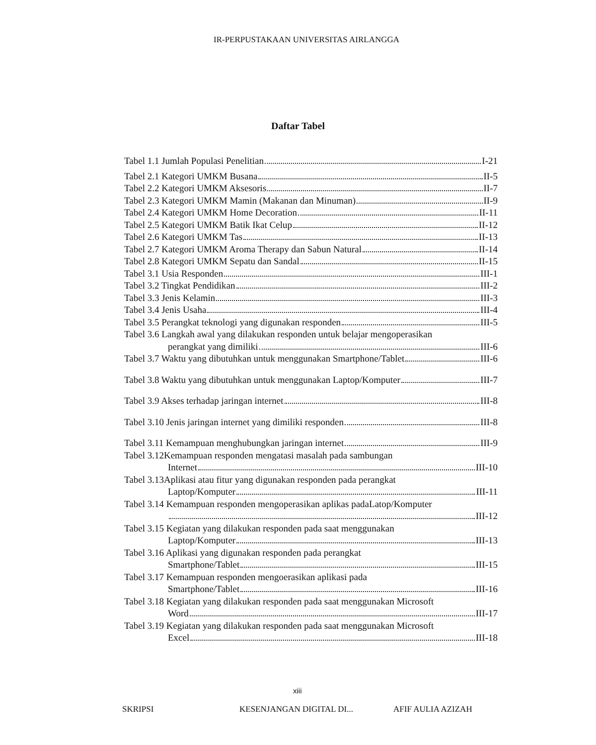IR-PERPUSTAKAAN UNIVERSITAS AIRLANGGA
Daftar Tabel
Tabel 1.1 Jumlah Populasi Penelitian I-21
Tabel 2.1 Kategori UMKM Busana II-5
Tabel 2.2 Kategori UMKM Aksesoris II-7
Tabel 2.3 Kategori UMKM Mamin (Makanan dan Minuman) II-9
Tabel 2.4 Kategori UMKM Home Decoration II-11
Tabel 2.5 Kategori UMKM Batik Ikat Celup II-12
Tabel 2.6 Kategori UMKM Tas II-13
Tabel 2.7 Kategori UMKM Aroma Therapy dan Sabun Natural II-14
Tabel 2.8 Kategori UMKM Sepatu dan Sandal II-15
Tabel 3.1 Usia Responden III-1
Tabel 3.2 Tingkat Pendidikan III-2
Tabel 3.3 Jenis Kelamin III-3
Tabel 3.4 Jenis Usaha III-4
Tabel 3.5 Perangkat teknologi yang digunakan responden III-5
Tabel 3.6 Langkah awal yang dilakukan responden untuk belajar mengoperasikan
perangkat yang dimiliki III-6
Tabel 3.7 Waktu yang dibutuhkan untuk menggunakan Smartphone/Tablet III-6
Tabel 3.8 Waktu yang dibutuhkan untuk menggunakan Laptop/Komputer III-7
Tabel 3.9 Akses terhadap jaringan internet III-8
Tabel 3.10 Jenis jaringan internet yang dimiliki responden III-8
Tabel 3.11 Kemampuan menghubungkan jaringan internet III-9
Tabel 3.12Kemampuan responden mengatasi masalah pada sambungan
Internet III-10
Tabel 3.13Aplikasi atau fitur yang digunakan responden pada perangkat
Laptop/Komputer III-11
Tabel 3.14 Kemampuan responden mengoperasikan aplikas padaLatop/Komputer
III-12
Tabel 3.15 Kegiatan yang dilakukan responden pada saat menggunakan
Laptop/Komputer III-13
Tabel 3.16 Aplikasi yang digunakan responden pada perangkat
Smartphone/Tablet III-15
Tabel 3.17 Kemampuan responden mengoerasikan aplikasi pada
Smartphone/Tablet III-16
Tabel 3.18 Kegiatan yang dilakukan responden pada saat menggunakan Microsoft
Word III-17
Tabel 3.19 Kegiatan yang dilakukan responden pada saat menggunakan Microsoft
Excel III-18
xiii
SKRIPSI KESENJANGAN DIGITAL DI... AFIF AULIA AZIZAH